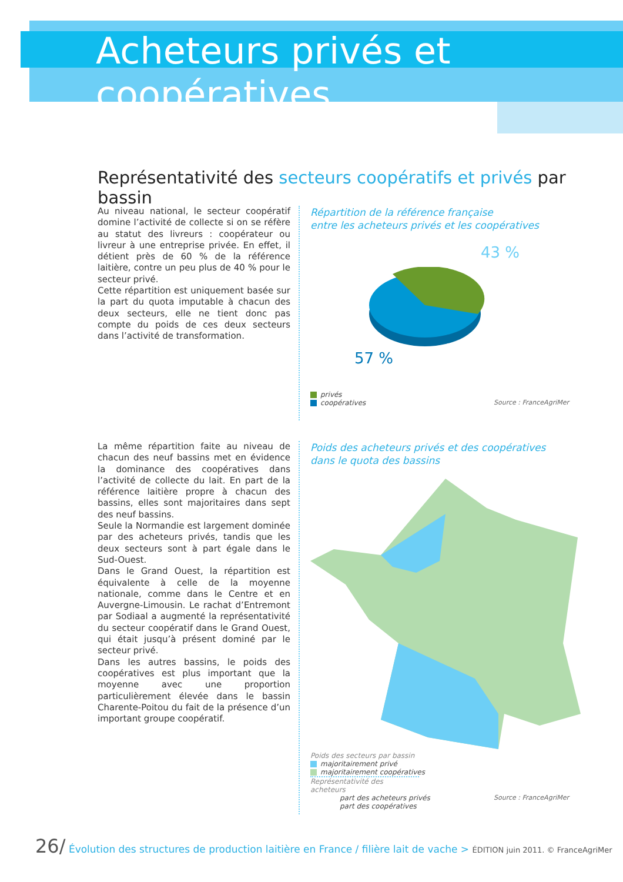Acheteurs privés et coopératives
Représentativité des secteurs coopératifs et privés par bassin
Au niveau national, le secteur coopératif domine l’activité de collecte si on se réfère au statut des livreurs : coopérateur ou livreur à une entreprise privée. En effet, il détient près de 60 % de la référence laitière, contre un peu plus de 40 % pour le secteur privé.
Cette répartition est uniquement basée sur la part du quota imputable à chacun des deux secteurs, elle ne tient donc pas compte du poids de ces deux secteurs dans l’activité de transformation.
Répartition de la référence française
entre les acheteurs privés et les coopératives
43 %
57 %
privés
coopératives Source : FranceAgriMer
La même répartition faite au niveau de chacun des neuf bassins met en évidence la dominance des coopératives dans l’activité de collecte du lait. En part de la référence laitière propre à chacun des bassins, elles sont majoritaires dans sept des neuf bassins.
Seule la Normandie est largement dominée par des acheteurs privés, tandis que les deux secteurs sont à part égale dans le Sud-Ouest.
Dans le Grand Ouest, la répartition est équivalente à celle de la moyenne nationale, comme dans le Centre et en Auvergne-Limousin. Le rachat d’Entremont par Sodiaal a augmenté la représentativité du secteur coopératif dans le Grand Ouest, qui était jusqu’à présent dominé par le secteur privé.
Dans les autres bassins, le poids des coopératives est plus important que la moyenne avec une proportion particulièrement élevée dans le bassin Charente-Poitou du fait de la présence d’un important groupe coopératif.
Poids des acheteurs privés et des coopératives
dans le quota des bassins
Poids des secteurs par bassin
majoritairement privé
majoritairement coopératives
Représentativité des acheteurs
part des acheteurs privés
part des coopératives
Source : FranceAgriMer
26/ Évolution des structures de production laitière en France / filière lait de vache > ÉDITION juin 2011. © FranceAgriMer